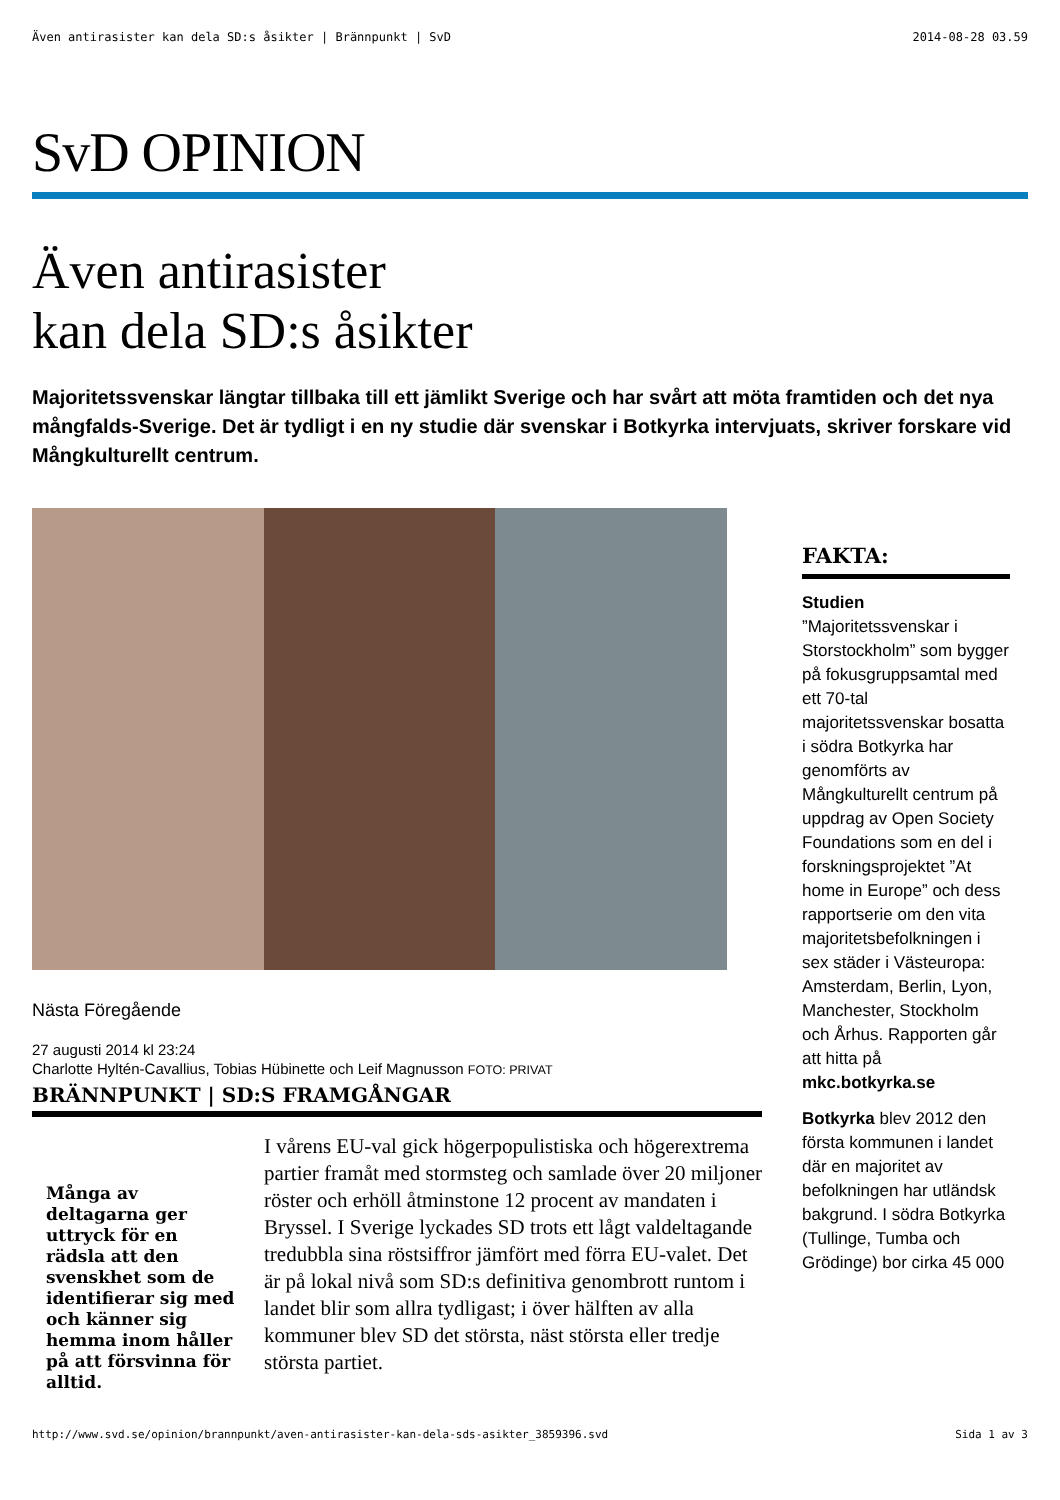Även antirasister kan dela SD:s åsikter | Brännpunkt | SvD 2014-08-28 03.59
SvD OPINION
Även antirasister
kan dela SD:s åsikter
Majoritetssvenskar längtar tillbaka till ett jämlikt Sverige och har svårt att möta framtiden och det nya mångfalds-Sverige. Det är tydligt i en ny studie där svenskar i Botkyrka intervjuats, skriver forskare vid Mångkulturellt centrum.
Nästa Föregående
27 augusti 2014 kl 23:24
Charlotte Hyltén-Cavallius, Tobias Hübinette och Leif Magnusson FOTO: PRIVAT
BRÄNNPUNKT | SD:S FRAMGÅNGAR
Många av deltagarna ger uttryck för en rädsla att den svenskhet som de identifierar sig med och känner sig hemma inom håller på att försvinna för alltid.
I vårens EU-val gick högerpopulistiska och högerextrema partier framåt med stormsteg och samlade över 20 miljoner röster och erhöll åtminstone 12 procent av mandaten i Bryssel. I Sverige lyckades SD trots ett lågt valdeltagande tredubbla sina röstsiffror jämfört med förra EU-valet. Det är på lokal nivå som SD:s definitiva genombrott runtom i landet blir som allra tydligast; i över hälften av alla kommuner blev SD det största, näst största eller tredje största partiet.
FAKTA:
Studien
”Majoritetssvenskar i Storstockholm” som bygger på fokusgruppsamtal med ett 70-tal majoritetssvenskar bosatta i södra Botkyrka har genomförts av Mångkulturellt centrum på uppdrag av Open Society Foundations som en del i forskningsprojektet ”At home in Europe” och dess rapportserie om den vita majoritetsbefolkningen i sex städer i Västeuropa: Amsterdam, Berlin, Lyon, Manchester, Stockholm och Århus. Rapporten går att hitta på
mkc.botkyrka.se
Botkyrka blev 2012 den första kommunen i landet där en majoritet av befolkningen har utländsk bakgrund. I södra Botkyrka (Tullinge, Tumba och Grödinge) bor cirka 45 000
http://www.svd.se/opinion/brannpunkt/aven-antirasister-kan-dela-sds-asikter_3859396.svd Sida 1 av 3